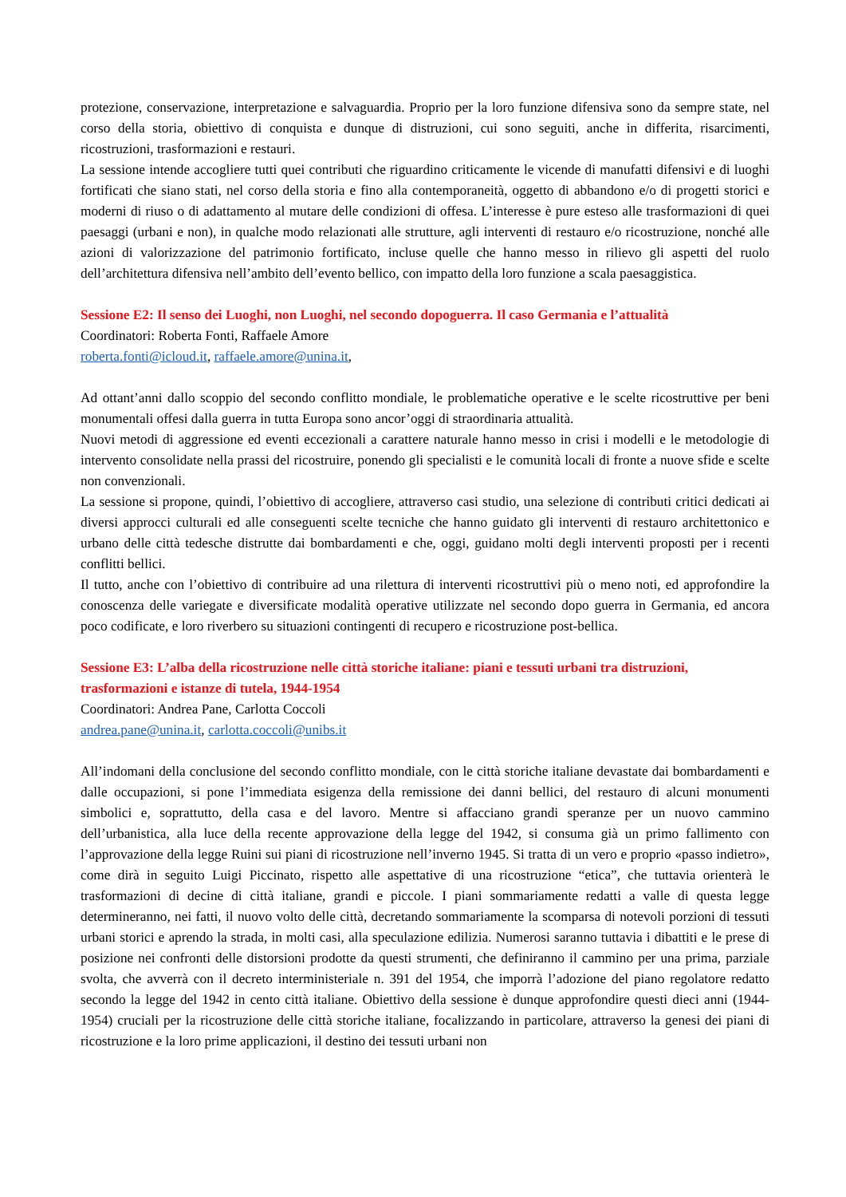protezione, conservazione, interpretazione e salvaguardia. Proprio per la loro funzione difensiva sono da sempre state, nel corso della storia, obiettivo di conquista e dunque di distruzioni, cui sono seguiti, anche in differita, risarcimenti, ricostruzioni, trasformazioni e restauri.
La sessione intende accogliere tutti quei contributi che riguardino criticamente le vicende di manufatti difensivi e di luoghi fortificati che siano stati, nel corso della storia e fino alla contemporaneità, oggetto di abbandono e/o di progetti storici e moderni di riuso o di adattamento al mutare delle condizioni di offesa. L’interesse è pure esteso alle trasformazioni di quei paesaggi (urbani e non), in qualche modo relazionati alle strutture, agli interventi di restauro e/o ricostruzione, nonché alle azioni di valorizzazione del patrimonio fortificato, incluse quelle che hanno messo in rilievo gli aspetti del ruolo dell’architettura difensiva nell’ambito dell’evento bellico, con impatto della loro funzione a scala paesaggistica.
Sessione E2: Il senso dei Luoghi, non Luoghi, nel secondo dopoguerra. Il caso Germania e l’attualità
Coordinatori: Roberta Fonti, Raffaele Amore
roberta.fonti@icloud.it, raffaele.amore@unina.it,
Ad ottant’anni dallo scoppio del secondo conflitto mondiale, le problematiche operative e le scelte ricostruttive per beni monumentali offesi dalla guerra in tutta Europa sono ancor’oggi di straordinaria attualità.
Nuovi metodi di aggressione ed eventi eccezionali a carattere naturale hanno messo in crisi i modelli e le metodologie di intervento consolidate nella prassi del ricostruire, ponendo gli specialisti e le comunità locali di fronte a nuove sfide e scelte non convenzionali.
La sessione si propone, quindi, l’obiettivo di accogliere, attraverso casi studio, una selezione di contributi critici dedicati ai diversi approcci culturali ed alle conseguenti scelte tecniche che hanno guidato gli interventi di restauro architettonico e urbano delle città tedesche distrutte dai bombardamenti e che, oggi, guidano molti degli interventi proposti per i recenti conflitti bellici.
Il tutto, anche con l’obiettivo di contribuire ad una rilettura di interventi ricostruttivi più o meno noti, ed approfondire la conoscenza delle variegate e diversificate modalità operative utilizzate nel secondo dopo guerra in Germania, ed ancora poco codificate, e loro riverbero su situazioni contingenti di recupero e ricostruzione post-bellica.
Sessione E3: L’alba della ricostruzione nelle città storiche italiane: piani e tessuti urbani tra distruzioni, trasformazioni e istanze di tutela, 1944-1954
Coordinatori: Andrea Pane, Carlotta Coccoli
andrea.pane@unina.it, carlotta.coccoli@unibs.it
All’indomani della conclusione del secondo conflitto mondiale, con le città storiche italiane devastate dai bombardamenti e dalle occupazioni, si pone l’immediata esigenza della remissione dei danni bellici, del restauro di alcuni monumenti simbolici e, soprattutto, della casa e del lavoro. Mentre si affacciano grandi speranze per un nuovo cammino dell’urbanistica, alla luce della recente approvazione della legge del 1942, si consuma già un primo fallimento con l’approvazione della legge Ruini sui piani di ricostruzione nell’inverno 1945. Si tratta di un vero e proprio «passo indietro», come dirà in seguito Luigi Piccinato, rispetto alle aspettative di una ricostruzione “etica”, che tuttavia orienterà le trasformazioni di decine di città italiane, grandi e piccole. I piani sommariamente redatti a valle di questa legge determineranno, nei fatti, il nuovo volto delle città, decretando sommariamente la scomparsa di notevoli porzioni di tessuti urbani storici e aprendo la strada, in molti casi, alla speculazione edilizia. Numerosi saranno tuttavia i dibattiti e le prese di posizione nei confronti delle distorsioni prodotte da questi strumenti, che definiranno il cammino per una prima, parziale svolta, che avverrà con il decreto interministeriale n. 391 del 1954, che imporrà l’adozione del piano regolatore redatto secondo la legge del 1942 in cento città italiane. Obiettivo della sessione è dunque approfondire questi dieci anni (1944-1954) cruciali per la ricostruzione delle città storiche italiane, focalizzando in particolare, attraverso la genesi dei piani di ricostruzione e la loro prime applicazioni, il destino dei tessuti urbani non